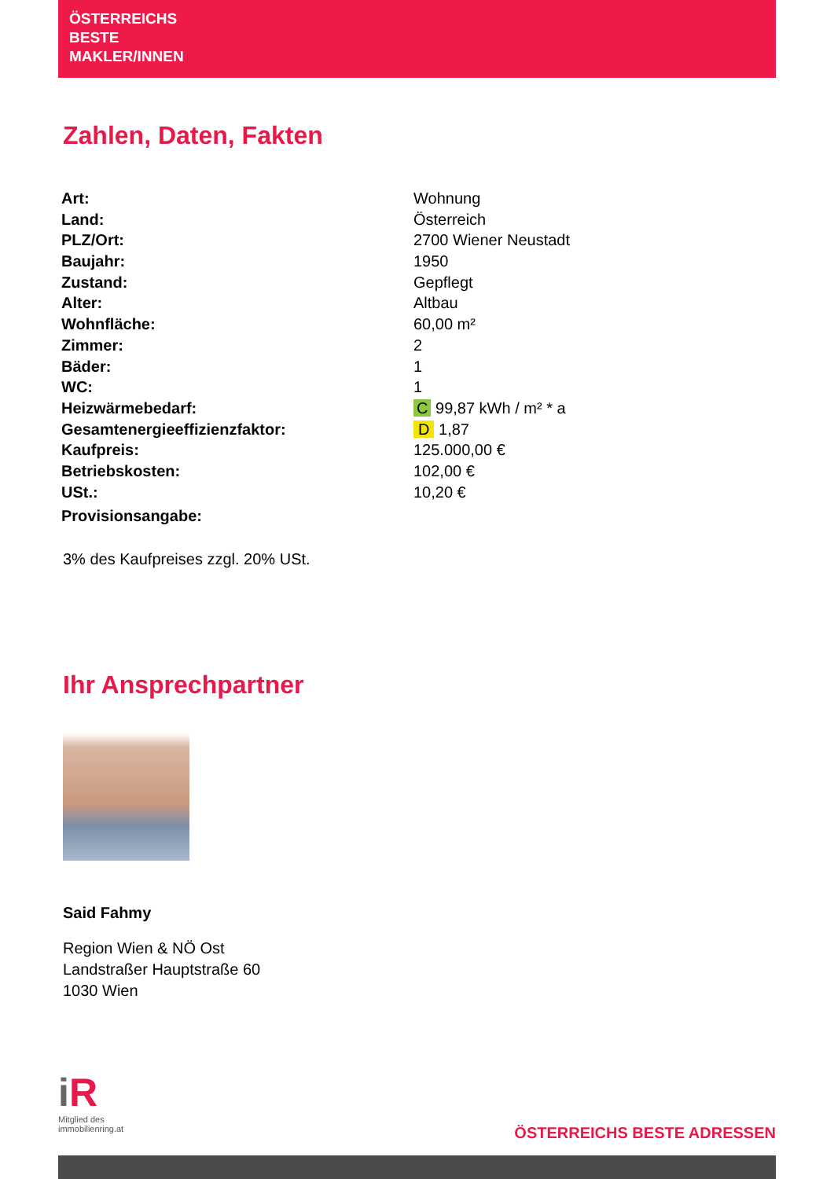ÖSTERREICHS
BESTE
MAKLER/INNEN
Zahlen, Daten, Fakten
| Art: | Wohnung |
| Land: | Österreich |
| PLZ/Ort: | 2700 Wiener Neustadt |
| Baujahr: | 1950 |
| Zustand: | Gepflegt |
| Alter: | Altbau |
| Wohnfläche: | 60,00 m² |
| Zimmer: | 2 |
| Bäder: | 1 |
| WC: | 1 |
| Heizwärmebedarf: | C 99,87 kWh / m² * a |
| Gesamtenergieeffizienzfaktor: | D 1,87 |
| Kaufpreis: | 125.000,00 € |
| Betriebskosten: | 102,00 € |
| USt.: | 10,20 € |
| Provisionsangabe: | |
3% des Kaufpreises zzgl. 20% USt.
Ihr Ansprechpartner
Said Fahmy
Region Wien & NÖ Ost
Landstraßer Hauptstraße 60
1030 Wien
iR
Mitglied des
immobilienring.at
ÖSTERREICHS BESTE ADRESSEN